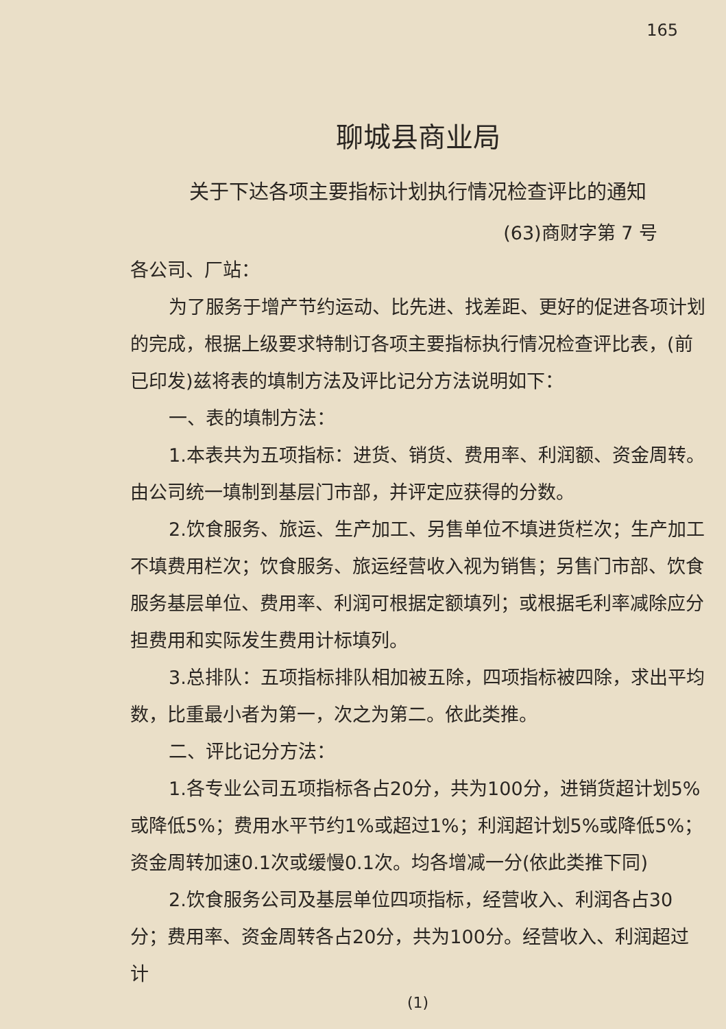165
聊城县商业局
关于下达各项主要指标计划执行情况检查评比的通知
(63)商财字第 7 号
各公司、厂站：
为了服务于增产节约运动、比先进、找差距、更好的促进各项计划的完成，根据上级要求特制订各项主要指标执行情况检查评比表，(前已印发)兹将表的填制方法及评比记分方法说明如下：
一、表的填制方法：
1.本表共为五项指标：进货、销货、费用率、利润额、资金周转。由公司统一填制到基层门市部，并评定应获得的分数。
2.饮食服务、旅运、生产加工、另售单位不填进货栏次；生产加工不填费用栏次；饮食服务、旅运经营收入视为销售；另售门市部、饮食服务基层单位、费用率、利润可根据定额填列；或根据毛利率减除应分担费用和实际发生费用计标填列。
3.总排队：五项指标排队相加被五除，四项指标被四除，求出平均数，比重最小者为第一，次之为第二。依此类推。
二、评比记分方法：
1.各专业公司五项指标各占20分，共为100分，进销货超计划5%或降低5%；费用水平节约1%或超过1%；利润超计划5%或降低5%；资金周转加速0.1次或缓慢0.1次。均各增减一分(依此类推下同)
2.饮食服务公司及基层单位四项指标，经营收入、利润各占30分；费用率、资金周转各占20分，共为100分。经营收入、利润超过计
(1)